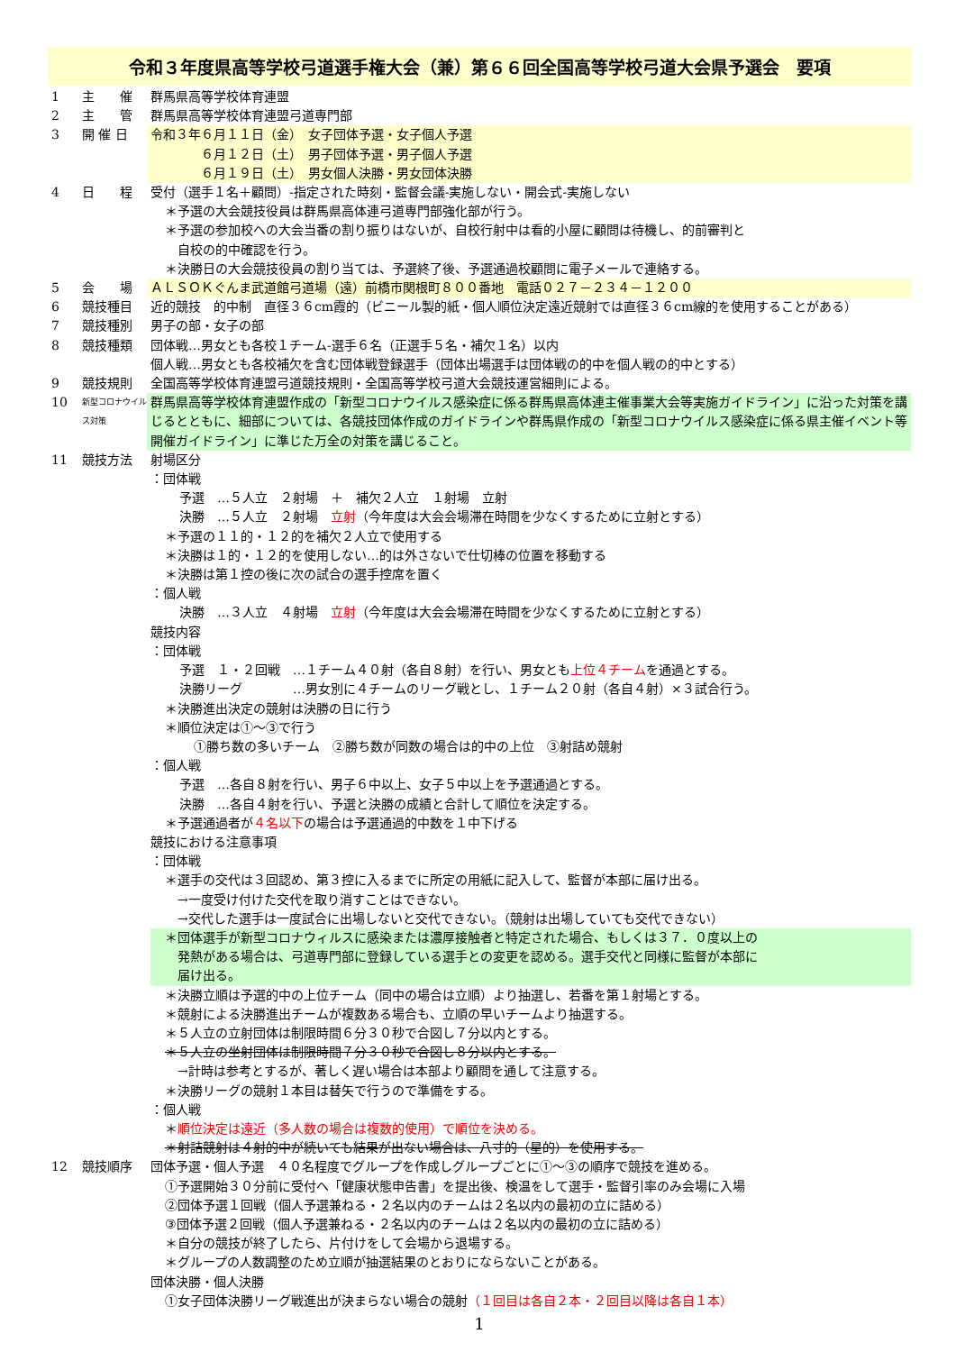令和３年度県高等学校弓道選手権大会（兼）第６６回全国高等学校弓道大会県予選会　要項
1 主　　催 群馬県高等学校体育連盟
2 主　　管 群馬県高等学校体育連盟弓道専門部
3 開 催 日 令和３年６月１１日（金）　女子団体予選・女子個人予選
　　　　６月１２日（土）　男子団体予選・男子個人予選
　　　　６月１９日（土）　男女個人決勝・男女団体決勝
4 日　　程 受付（選手１名＋顧問）-指定された時刻・監督会議-実施しない・開会式-実施しない
＊予選の大会競技役員は群馬県高体連弓道専門部強化部が行う。
＊予選の参加校への大会当番の割り振りはないが、自校行射中は看的小屋に顧問は待機し、的前審判と
　自校の的中確認を行う。
＊決勝日の大会競技役員の割り当ては、予選終了後、予選通過校顧問に電子メールで連絡する。
5 会　　場 ＡＬＳＯＫぐんま武道館弓道場（遠）前橋市関根町８００番地　電話０２７－２３４－１２００
6 競技種目 近的競技　的中制　直径３６cm霞的（ビニール製的紙・個人順位決定遠近競射では直径３６cm線的を使用することがある）
7 競技種別 男子の部・女子の部
8 競技種類 団体戦…男女とも各校１チーム-選手６名（正選手５名・補欠１名）以内
個人戦…男女とも各校補欠を含む団体戦登録選手（団体出場選手は団体戦の的中を個人戦の的中とする）
9 競技規則 全国高等学校体育連盟弓道競技規則・全国高等学校弓道大会競技運営細則による。
10
新型コロナウイルス対策
群馬県高等学校体育連盟作成の「新型コロナウイルス感染症に係る群馬県高体連主催事業大会等実施ガイドライン」に沿った対策を講じるとともに、細部については、各競技団体作成のガイドラインや群馬県作成の「新型コロナウイルス感染症に係る県主催イベント等開催ガイドライン」に準じた万全の対策を講じること。
11 競技方法 射場区分
：団体戦
予選　…５人立　２射場　＋　補欠２人立　１射場　立射
決勝　…５人立　２射場　立射（今年度は大会会場滞在時間を少なくするために立射とする）
＊予選の１１的・１２的を補欠２人立で使用する
＊決勝は１的・１２的を使用しない…的は外さないで仕切棒の位置を移動する
＊決勝は第１控の後に次の試合の選手控席を置く
：個人戦
決勝　…３人立　４射場　立射（今年度は大会会場滞在時間を少なくするために立射とする）
競技内容
：団体戦
予選　１・２回戦　…１チーム４０射（各自８射）を行い、男女とも上位４チームを通過とする。
決勝リーグ　　　　…男女別に４チームのリーグ戦とし、１チーム２０射（各自４射）×３試合行う。
＊決勝進出決定の競射は決勝の日に行う
＊順位決定は①～③で行う
①勝ち数の多いチーム　②勝ち数が同数の場合は的中の上位　③射詰め競射
：個人戦
予選　…各自８射を行い、男子６中以上、女子５中以上を予選通過とする。
決勝　…各自４射を行い、予選と決勝の成績と合計して順位を決定する。
＊予選通過者が４名以下の場合は予選通過的中数を１中下げる
競技における注意事項
：団体戦
＊選手の交代は３回認め、第３控に入るまでに所定の用紙に記入して、監督が本部に届け出る。
　→一度受け付けた交代を取り消すことはできない。
　→交代した選手は一度試合に出場しないと交代できない。（競射は出場していても交代できない）
＊団体選手が新型コロナウィルスに感染または濃厚接触者と特定された場合、もしくは３７．０度以上の
　発熱がある場合は、弓道専門部に登録している選手との変更を認める。選手交代と同様に監督が本部に
　届け出る。
＊決勝立順は予選的中の上位チーム（同中の場合は立順）より抽選し、若番を第１射場とする。
＊競射による決勝進出チームが複数ある場合も、立順の早いチームより抽選する。
＊５人立の立射団体は制限時間６分３０秒で合図し７分以内とする。
＊５人立の坐射団体は制限時間７分３０秒で合図し８分以内とする。
　→計時は参考とするが、著しく遅い場合は本部より顧問を通して注意する。
＊決勝リーグの競射１本目は替矢で行うので準備をする。
：個人戦
＊順位決定は遠近（多人数の場合は複数的使用）で順位を決める。
＊射詰競射は４射的中が続いても結果が出ない場合は、八寸的（星的）を使用する。
12 競技順序 団体予選・個人予選　４０名程度でグループを作成しグループごとに①～③の順序で競技を進める。
①予選開始３０分前に受付へ「健康状態申告書」を提出後、検温をして選手・監督引率のみ会場に入場
②団体予選１回戦（個人予選兼ねる・２名以内のチームは２名以内の最初の立に詰める）
③団体予選２回戦（個人予選兼ねる・２名以内のチームは２名以内の最初の立に詰める）
＊自分の競技が終了したら、片付けをして会場から退場する。
＊グループの人数調整のため立順が抽選結果のとおりにならないことがある。
団体決勝・個人決勝
①女子団体決勝リーグ戦進出が決まらない場合の競射（１回目は各自２本・２回目以降は各自１本）
1